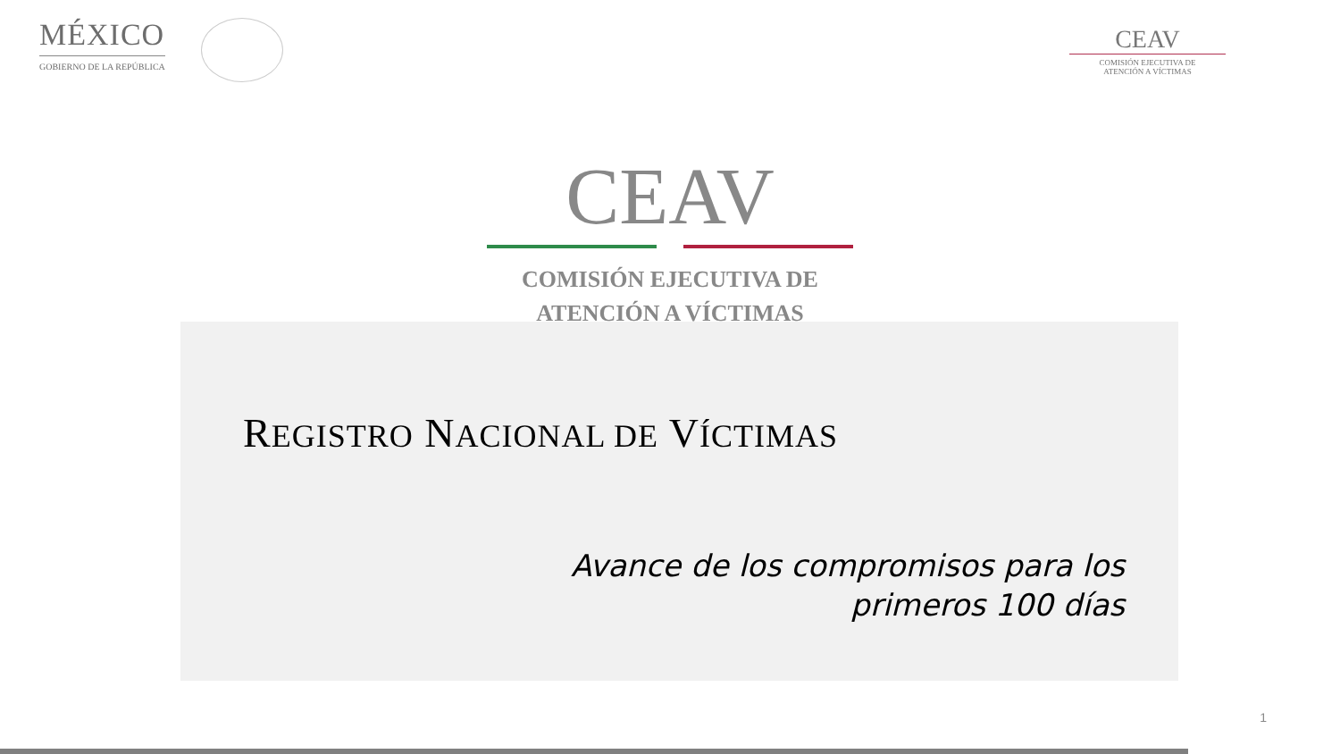MÉXICO
GOBIERNO DE LA REPÚBLICA
CEAV
COMISIÓN EJECUTIVA DE
ATENCIÓN A VÍCTIMAS
CEAV
COMISIÓN EJECUTIVA DE
ATENCIÓN A VÍCTIMAS
REGISTRO NACIONAL DE VÍCTIMAS
Avance de los compromisos para los
primeros 100 días
1